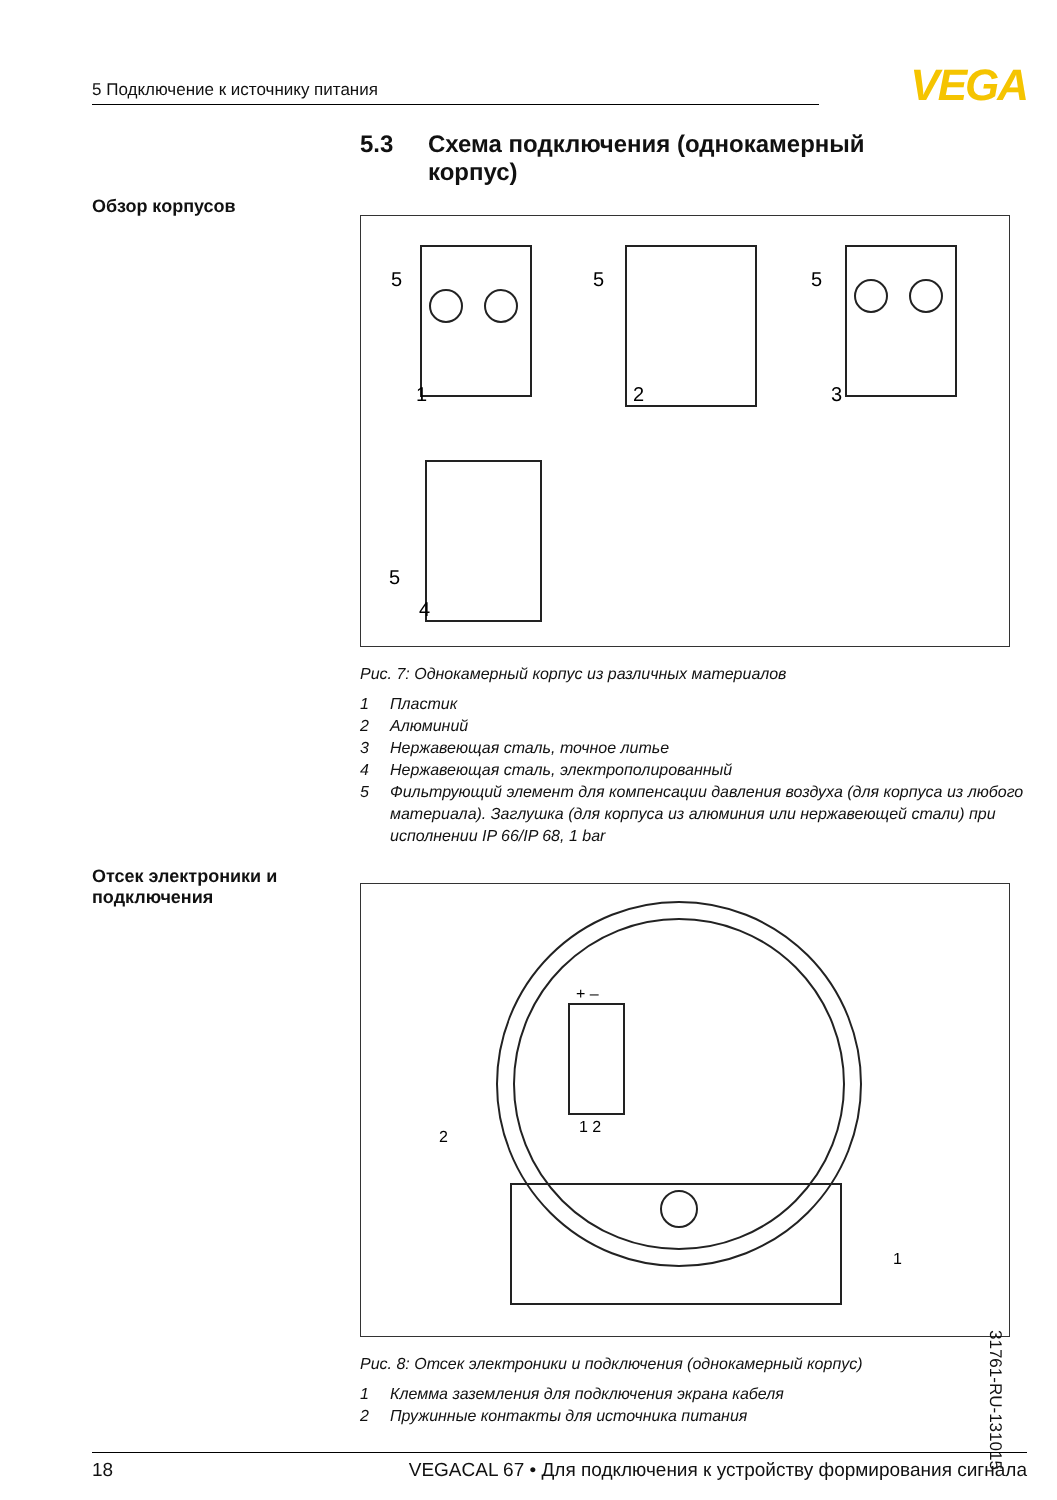5 Подключение к источнику питания
VEGA
5.3 Схема подключения (однокамерный
корпус)
Обзор корпусов
5
5
5
1
2
3
5
4
Рис. 7: Однокамерный корпус из различных материалов
1 Пластик
2 Алюминий
3 Нержавеющая сталь, точное литье
4 Нержавеющая сталь, электрополированный
5 Фильтрующий элемент для компенсации давления воздуха (для корпуса из любого материала). Заглушка (для корпуса из алюминия или нержавеющей стали) при исполнении IP 66/IP 68, 1 bar
Отсек электроники и подключения
+ –
1 2
2
1
Рис. 8: Отсек электроники и подключения (однокамерный корпус)
1 Клемма заземления для подключения экрана кабеля
2 Пружинные контакты для источника питания
31761-RU-131015
18 VEGACAL 67 • Для подключения к устройству формирования сигнала